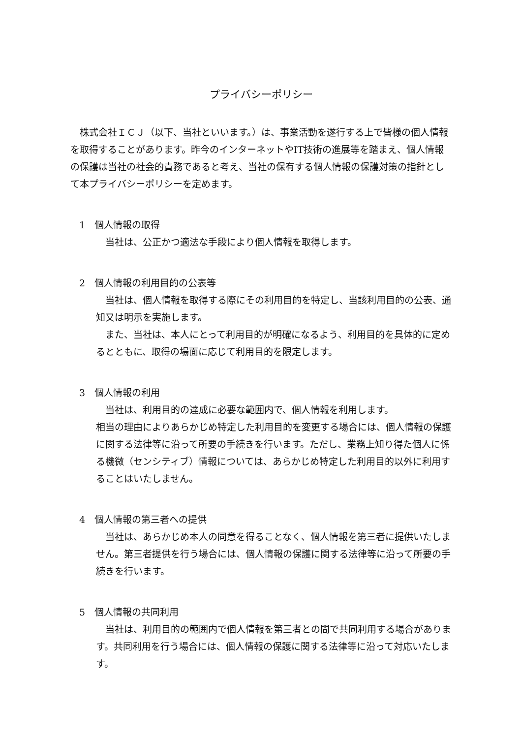プライバシーポリシー
株式会社ＩＣＪ（以下、当社といいます。）は、事業活動を遂行する上で皆様の個人情報を取得することがあります。昨今のインターネットやIT技術の進展等を踏まえ、個人情報の保護は当社の社会的責務であると考え、当社の保有する個人情報の保護対策の指針として本プライバシーポリシーを定めます。
1　個人情報の取得
当社は、公正かつ適法な手段により個人情報を取得します。
2　個人情報の利用目的の公表等
当社は、個人情報を取得する際にその利用目的を特定し、当該利用目的の公表、通知又は明示を実施します。
また、当社は、本人にとって利用目的が明確になるよう、利用目的を具体的に定めるとともに、取得の場面に応じて利用目的を限定します。
3　個人情報の利用
当社は、利用目的の達成に必要な範囲内で、個人情報を利用します。
相当の理由によりあらかじめ特定した利用目的を変更する場合には、個人情報の保護に関する法律等に沿って所要の手続きを行います。ただし、業務上知り得た個人に係る機微（センシティブ）情報については、あらかじめ特定した利用目的以外に利用することはいたしません。
4　個人情報の第三者への提供
当社は、あらかじめ本人の同意を得ることなく、個人情報を第三者に提供いたしません。第三者提供を行う場合には、個人情報の保護に関する法律等に沿って所要の手続きを行います。
5　個人情報の共同利用
当社は、利用目的の範囲内で個人情報を第三者との間で共同利用する場合があります。共同利用を行う場合には、個人情報の保護に関する法律等に沿って対応いたします。